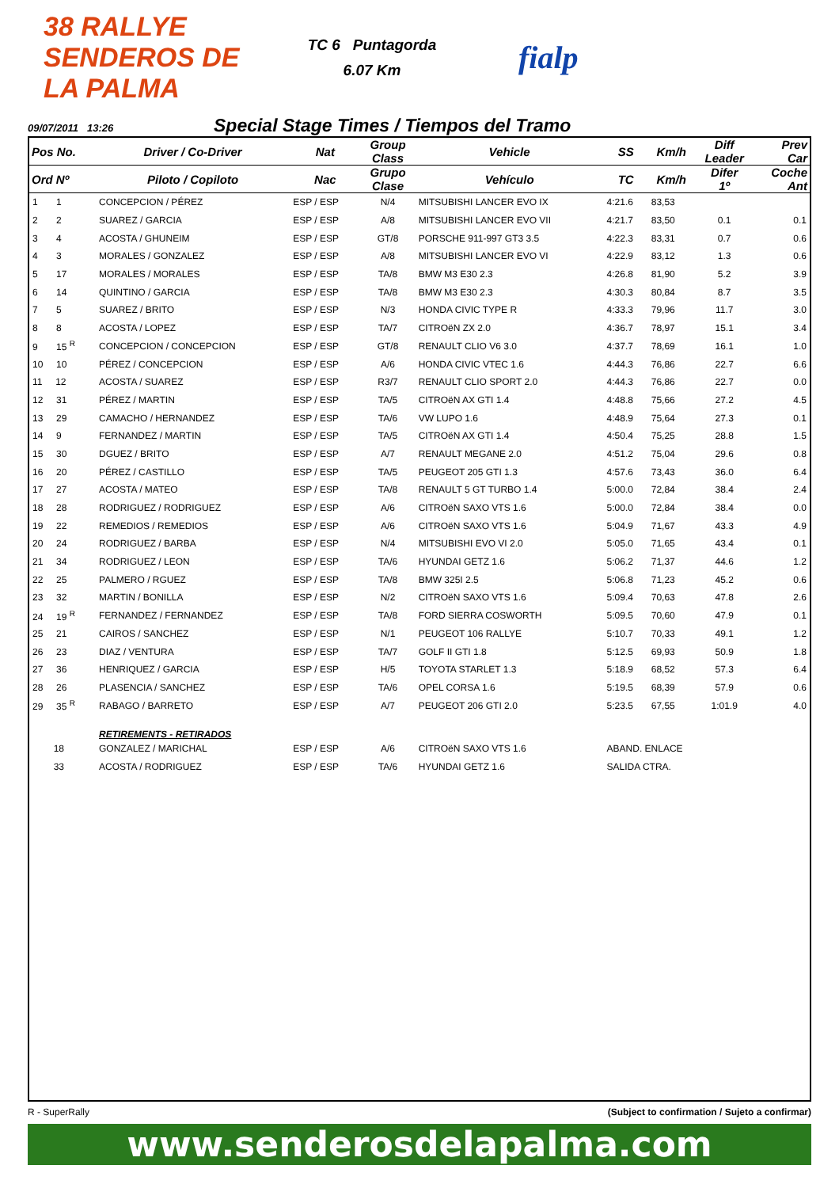38 RALLYE SENDEROS DE LA PALMA
TC 6 Puntagorda
6.07 Km
fialp
09/07/2011 13:26
Special Stage Times / Tiempos del Tramo
| Pos No. | Driver / Co-Driver | Nat | Group Class | Vehicle | SS | Km/h | Diff Leader | Prev Car |
| --- | --- | --- | --- | --- | --- | --- | --- | --- |
| Ord Nº | Piloto / Copiloto | Nac | Grupo Clase | Vehículo | TC | Km/h | Difer 1º | Coche Ant |
| 1 1 | CONCEPCION / PÉREZ | ESP / ESP | N/4 | MITSUBISHI LANCER EVO IX | 4:21.6 | 83,53 | | |
| 2 2 | SUAREZ / GARCIA | ESP / ESP | A/8 | MITSUBISHI LANCER EVO VII | 4:21.7 | 83,50 | 0.1 | 0.1 |
| 3 4 | ACOSTA / GHUNEIM | ESP / ESP | GT/8 | PORSCHE 911-997 GT3 3.5 | 4:22.3 | 83,31 | 0.7 | 0.6 |
| 4 3 | MORALES / GONZALEZ | ESP / ESP | A/8 | MITSUBISHI LANCER EVO VI | 4:22.9 | 83,12 | 1.3 | 0.6 |
| 5 17 | MORALES / MORALES | ESP / ESP | TA/8 | BMW M3 E30 2.3 | 4:26.8 | 81,90 | 5.2 | 3.9 |
| 6 14 | QUINTINO / GARCIA | ESP / ESP | TA/8 | BMW M3 E30 2.3 | 4:30.3 | 80,84 | 8.7 | 3.5 |
| 7 5 | SUAREZ / BRITO | ESP / ESP | N/3 | HONDA CIVIC TYPE R | 4:33.3 | 79,96 | 11.7 | 3.0 |
| 8 8 | ACOSTA / LOPEZ | ESP / ESP | TA/7 | CITROëN ZX 2.0 | 4:36.7 | 78,97 | 15.1 | 3.4 |
| 9 15 <sup>R</sup> | CONCEPCION / CONCEPCION | ESP / ESP | GT/8 | RENAULT CLIO V6 3.0 | 4:37.7 | 78,69 | 16.1 | 1.0 |
| 10 10 | PÉREZ / CONCEPCION | ESP / ESP | A/6 | HONDA CIVIC VTEC 1.6 | 4:44.3 | 76,86 | 22.7 | 6.6 |
| 11 12 | ACOSTA / SUAREZ | ESP / ESP | R3/7 | RENAULT CLIO SPORT 2.0 | 4:44.3 | 76,86 | 22.7 | 0.0 |
| 12 31 | PÉREZ / MARTIN | ESP / ESP | TA/5 | CITROëN AX GTI 1.4 | 4:48.8 | 75,66 | 27.2 | 4.5 |
| 13 29 | CAMACHO / HERNANDEZ | ESP / ESP | TA/6 | VW LUPO 1.6 | 4:48.9 | 75,64 | 27.3 | 0.1 |
| 14 9 | FERNANDEZ / MARTIN | ESP / ESP | TA/5 | CITROëN AX GTI 1.4 | 4:50.4 | 75,25 | 28.8 | 1.5 |
| 15 30 | DGUEZ / BRITO | ESP / ESP | A/7 | RENAULT MEGANE 2.0 | 4:51.2 | 75,04 | 29.6 | 0.8 |
| 16 20 | PÉREZ / CASTILLO | ESP / ESP | TA/5 | PEUGEOT 205 GTI 1.3 | 4:57.6 | 73,43 | 36.0 | 6.4 |
| 17 27 | ACOSTA / MATEO | ESP / ESP | TA/8 | RENAULT 5 GT TURBO 1.4 | 5:00.0 | 72,84 | 38.4 | 2.4 |
| 18 28 | RODRIGUEZ / RODRIGUEZ | ESP / ESP | A/6 | CITROëN SAXO VTS 1.6 | 5:00.0 | 72,84 | 38.4 | 0.0 |
| 19 22 | REMEDIOS / REMEDIOS | ESP / ESP | A/6 | CITROëN SAXO VTS 1.6 | 5:04.9 | 71,67 | 43.3 | 4.9 |
| 20 24 | RODRIGUEZ / BARBA | ESP / ESP | N/4 | MITSUBISHI EVO VI 2.0 | 5:05.0 | 71,65 | 43.4 | 0.1 |
| 21 34 | RODRIGUEZ / LEON | ESP / ESP | TA/6 | HYUNDAI GETZ 1.6 | 5:06.2 | 71,37 | 44.6 | 1.2 |
| 22 25 | PALMERO / RGUEZ | ESP / ESP | TA/8 | BMW 325I 2.5 | 5:06.8 | 71,23 | 45.2 | 0.6 |
| 23 32 | MARTIN / BONILLA | ESP / ESP | N/2 | CITROëN SAXO VTS 1.6 | 5:09.4 | 70,63 | 47.8 | 2.6 |
| 24 19 <sup>R</sup> | FERNANDEZ / FERNANDEZ | ESP / ESP | TA/8 | FORD SIERRA COSWORTH | 5:09.5 | 70,60 | 47.9 | 0.1 |
| 25 21 | CAIROS / SANCHEZ | ESP / ESP | N/1 | PEUGEOT 106 RALLYE | 5:10.7 | 70,33 | 49.1 | 1.2 |
| 26 23 | DIAZ / VENTURA | ESP / ESP | TA/7 | GOLF II GTI 1.8 | 5:12.5 | 69,93 | 50.9 | 1.8 |
| 27 36 | HENRIQUEZ / GARCIA | ESP / ESP | H/5 | TOYOTA STARLET 1.3 | 5:18.9 | 68,52 | 57.3 | 6.4 |
| 28 26 | PLASENCIA / SANCHEZ | ESP / ESP | TA/6 | OPEL CORSA 1.6 | 5:19.5 | 68,39 | 57.9 | 0.6 |
| 29 35 <sup>R</sup> | RABAGO / BARRETO | ESP / ESP | A/7 | PEUGEOT 206 GTI 2.0 | 5:23.5 | 67,55 | 1:01.9 | 4.0 |
| | RETIREMENTS - RETIRADOS | | | | | | | |
| 18 | GONZALEZ / MARICHAL | ESP / ESP | A/6 | CITROëN SAXO VTS 1.6 | ABAND. ENLACE | | | |
| 33 | ACOSTA / RODRIGUEZ | ESP / ESP | TA/6 | HYUNDAI GETZ 1.6 | SALIDA CTRA. | | | |
R - SuperRally (Subject to confirmation / Sujeto a confirmar)
www.senderosdelapalma.com